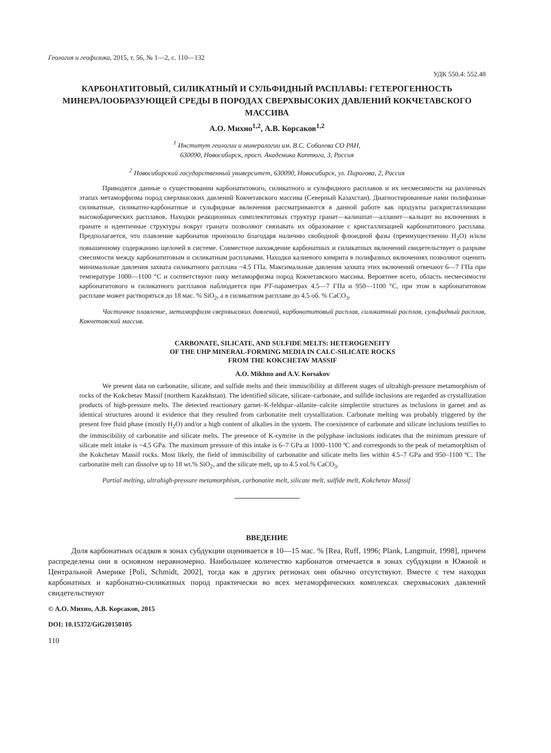Геология и геофизика, 2015, т. 56, № 1—2, с. 110—132
УДК 550.4: 552.48
КАРБОНАТИТОВЫЙ, СИЛИКАТНЫЙ И СУЛЬФИДНЫЙ РАСПЛАВЫ: ГЕТЕРОГЕННОСТЬ МИНЕРАЛООБРАЗУЮЩЕЙ СРЕДЫ В ПОРОДАХ СВЕРХВЫСОКИХ ДАВЛЕНИЙ КОКЧЕТАВСКОГО МАССИВА
А.О. Михно<sup>1,2</sup>, А.В. Корсаков<sup>1,2</sup>
<sup>1</sup> Институт геологии и минералогии им. В.С. Соболева СО РАН,
630090, Новосибирск, просп. Академика Коптюга, 3, Россия
<sup>2</sup> Новосибирский государственный университет, 630090, Новосибирск, ул. Пирогова, 2, Россия
Приводятся данные о существовании карбонатитового, силикатного и сульфидного расплавов и их несмесимости на различных этапах метаморфизма пород сверхвысоких давлений Кокчетавского массива (Северный Казахстан). Диагностированные нами полифазные силикатные, силикатно-карбонатные и сульфидные включения рассматриваются в данной работе как продукты раскристаллизации высокобарических расплавов. Находки реакционных симплектитовых структур гранат—калишпат—алланит—кальцит во включениях в гранате и идентичные структуры вокруг граната позволяют связывать их образование с кристаллизацией карбонатитового расплава. Предполагается, что плавление карбонатов произошло благодаря наличию свободной флюидной фазы (преимущественно H<sub>2</sub>O) и/или повышенному содержанию щелочей в системе. Совместное нахождение карбонатных и силикатных включений свидетельствует о разрыве смесимости между карбонатитовым и силикатным расплавами. Находки калиевого кимрита в полифазных включениях позволяют оценить минимальные давления захвата силикатного расплава ~4.5 ГПа. Максимальные давления захвата этих включений отвечают 6—7 ГПа при температуре 1000—1100 °С и соответствуют пику метаморфизма пород Кокчетавского массива. Вероятнее всего, область несмесимости карбонатитового и силикатного расплавов наблюдается при PT-параметрах 4.5—7 ГПа и 950—1100 °С, при этом в карбонатитовом расплаве может растворяться до 18 мас. % SiO<sub>2</sub>, а в силикатном расплаве до 4.5 об. % CaCO<sub>3</sub>.
Частичное плавление, метаморфизм сверхвысоких давлений, карбонатитовый расплав, силикатный расплав, сульфидный расплав, Кокчетавский массив.
CARBONATE, SILICATE, AND SULFIDE MELTS: HETEROGENEITY
OF THE UHP MINERAL-FORMING MEDIA IN CALC-SILICATE ROCKS
FROM THE KOKCHETAV MASSIF
A.O. Mikhno and A.V. Korsakov
We present data on carbonatite, silicate, and sulfide melts and their immiscibility at different stages of ultrahigh-pressure metamorphism of rocks of the Kokchetav Massif (northern Kazakhstan). The identified silicate, silicate–carbonate, and sulfide inclusions are regarded as crystallization products of high-pressure melts. The detected reactionary garnet–K-feldspar–allanite–calcite simplectite structures as inclusions in garnet and as identical structures around it evidence that they resulted from carbonatite melt crystallization. Carbonate melting was probably triggered by the present free fluid phase (mostly H<sub>2</sub>O) and/or a high content of alkalies in the system. The coexistence of carbonate and silicate inclusions testifies to the immiscibility of carbonatite and silicate melts. The presence of K-cymrite in the polyphase inclusions indicates that the minimum pressure of silicate melt intake is ~4.5 GPa. The maximum pressure of this intake is 6–7 GPa at 1000–1100 ºC and corresponds to the peak of metamorphism of the Kokchetav Massif rocks. Most likely, the field of immiscibility of carbonatite and silicate melts lies within 4.5–7 GPa and 950–1100 ºC. The carbonatite melt can dissolve up to 18 wt.% SiO<sub>2</sub>, and the silicate melt, up to 4.5 vol.% CaCO<sub>3</sub>.
Partial melting, ultrahigh-pressure metamorphism, carbonatite melt, silicate melt, sulfide melt, Kokchetav Massif
ВВЕДЕНИЕ
Доля карбонатных осадков в зонах субдукции оценивается в 10—15 мас. % [Rea, Ruff, 1996; Plank, Langmuir, 1998], причем распределены они в основном неравномерно. Наибольшее количество карбонатов отмечается в зонах субдукции в Южной и Центральной Америке [Poli, Schmidt, 2002], тогда как в других регионах они обычно отсутствуют. Вместе с тем находки карбонатных и карбонатно-силикатных пород практически во всех метаморфических комплексах сверхвысоких давлений свидетельствуют
© А.О. Михно, А.В. Корсаков, 2015
DOI: 10.15372/GiG20150105
110